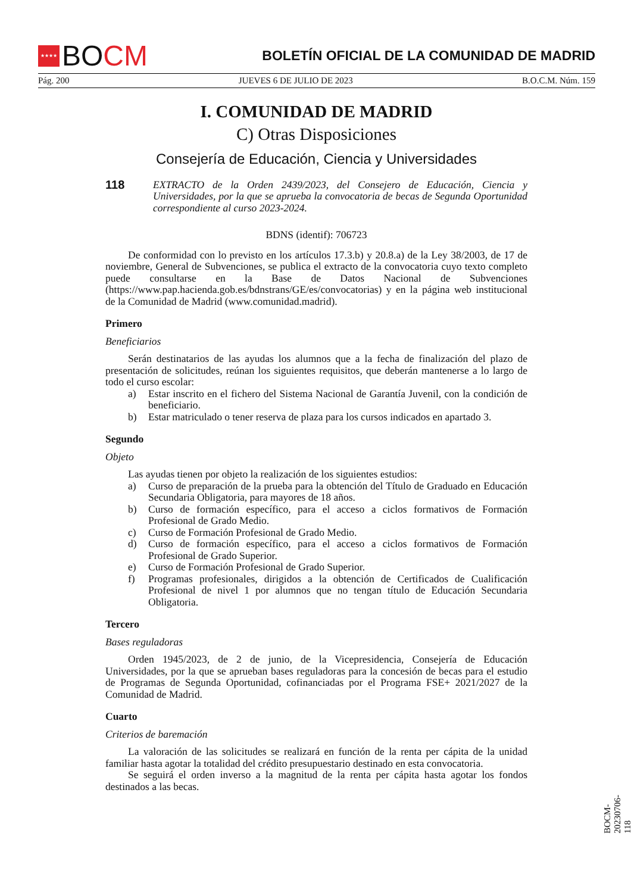★★★★
BO CM
BOLETÍN OFICIAL DE LA COMUNIDAD DE MADRID
Pág. 200 JUEVES 6 DE JULIO DE 2023 B.O.C.M. Núm. 159
I. COMUNIDAD DE MADRID
C) Otras Disposiciones
Consejería de Educación, Ciencia y Universidades
118 EXTRACTO de la Orden 2439/2023, del Consejero de Educación, Ciencia y Universidades, por la que se aprueba la convocatoria de becas de Segunda Oportunidad correspondiente al curso 2023-2024.
BDNS (identif): 706723
De conformidad con lo previsto en los artículos 17.3.b) y 20.8.a) de la Ley 38/2003, de 17 de noviembre, General de Subvenciones, se publica el extracto de la convocatoria cuyo texto completo puede consultarse en la Base de Datos Nacional de Subvenciones (https://www.pap.hacienda.gob.es/bdnstrans/GE/es/convocatorias) y en la página web institucional de la Comunidad de Madrid (www.comunidad.madrid).
Primero
Beneficiarios
Serán destinatarios de las ayudas los alumnos que a la fecha de finalización del plazo de presentación de solicitudes, reúnan los siguientes requisitos, que deberán mantenerse a lo largo de todo el curso escolar:
a) Estar inscrito en el fichero del Sistema Nacional de Garantía Juvenil, con la condición de beneficiario.
b) Estar matriculado o tener reserva de plaza para los cursos indicados en apartado 3.
Segundo
Objeto
Las ayudas tienen por objeto la realización de los siguientes estudios:
a) Curso de preparación de la prueba para la obtención del Título de Graduado en Educación Secundaria Obligatoria, para mayores de 18 años.
b) Curso de formación específico, para el acceso a ciclos formativos de Formación Profesional de Grado Medio.
c) Curso de Formación Profesional de Grado Medio.
d) Curso de formación específico, para el acceso a ciclos formativos de Formación Profesional de Grado Superior.
e) Curso de Formación Profesional de Grado Superior.
f) Programas profesionales, dirigidos a la obtención de Certificados de Cualificación Profesional de nivel 1 por alumnos que no tengan título de Educación Secundaria Obligatoria.
Tercero
Bases reguladoras
Orden 1945/2023, de 2 de junio, de la Vicepresidencia, Consejería de Educación Universidades, por la que se aprueban bases reguladoras para la concesión de becas para el estudio de Programas de Segunda Oportunidad, cofinanciadas por el Programa FSE+ 2021/2027 de la Comunidad de Madrid.
Cuarto
Criterios de baremación
La valoración de las solicitudes se realizará en función de la renta per cápita de la unidad familiar hasta agotar la totalidad del crédito presupuestario destinado en esta convocatoria.
Se seguirá el orden inverso a la magnitud de la renta per cápita hasta agotar los fondos destinados a las becas.
BOCM-20230706-118